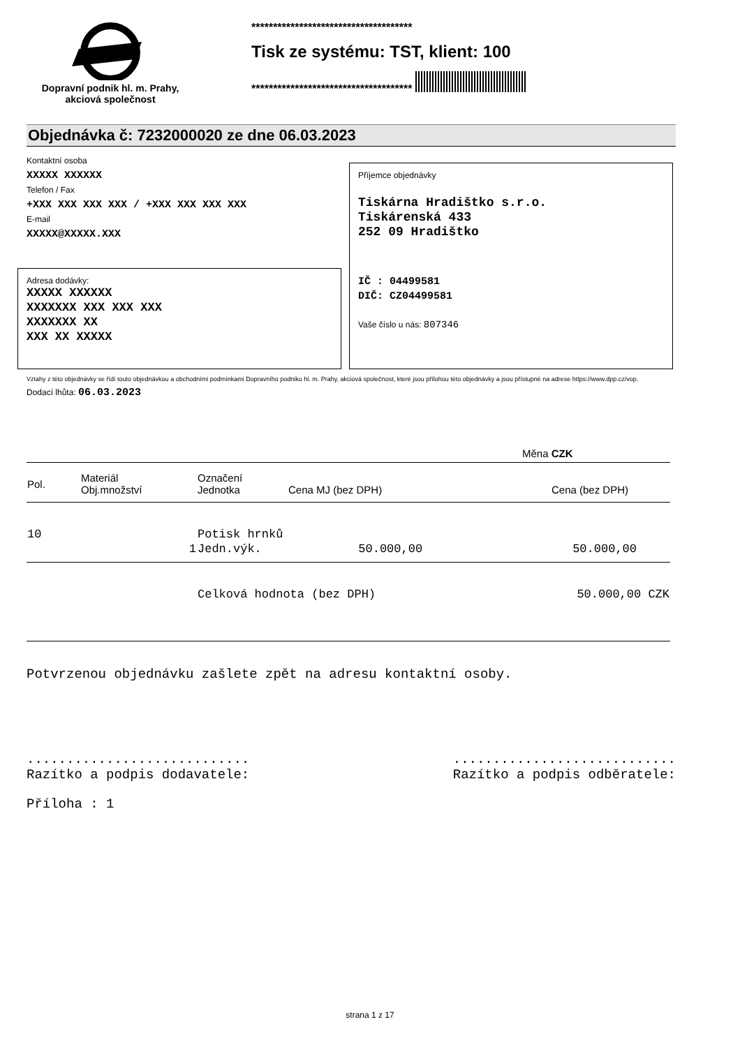Dopravní podnik hl. m. Prahy,
akciová společnost
*************************************
Tisk ze systému: TST, klient: 100
*************************************
Objednávka č: 7232000020 ze dne 06.03.2023
Kontaktní osoba
XXXXX XXXXXX
Telefon / Fax
+XXX XXX XXX XXX / +XXX XXX XXX XXX
E-mail
XXXXX@XXXXX.XXX
Příjemce objednávky
Tiskárna Hradištko s.r.o.
Tiskárenská 433
252 09 Hradištko
IČ : 04499581
DIČ: CZ04499581
Vaše číslo u nás: 807346
Adresa dodávky:
XXXXX XXXXXX
XXXXXXX XXX XXX XXX
XXXXXXX XX
XXX XX XXXXX
Vztahy z této objednávky se řídí touto objednávkou a obchodními podmínkami Dopravního podniku hl. m. Prahy, akciová společnost, které jsou přílohou této objednávky a jsou přístupné na adrese https://www.dpp.cz/vop.
Dodací lhůta: 06.03.2023
Měna CZK
| Pol. | Materiál Obj.množství | Označení Jednotka | Cena MJ (bez DPH) | Cena (bez DPH) |
| 10 | | Potisk hrnků | | |
| | 1 | Jedn.výk. | 50.000,00 | 50.000,00 |
| | | Celková hodnota (bez DPH) | | 50.000,00 CZK |
Potvrzenou objednávku zašlete zpět na adresu kontaktní osoby.
............................
Razítko a podpis dodavatele:
............................
Razítko a podpis odběratele:
Příloha : 1
strana 1 z 17